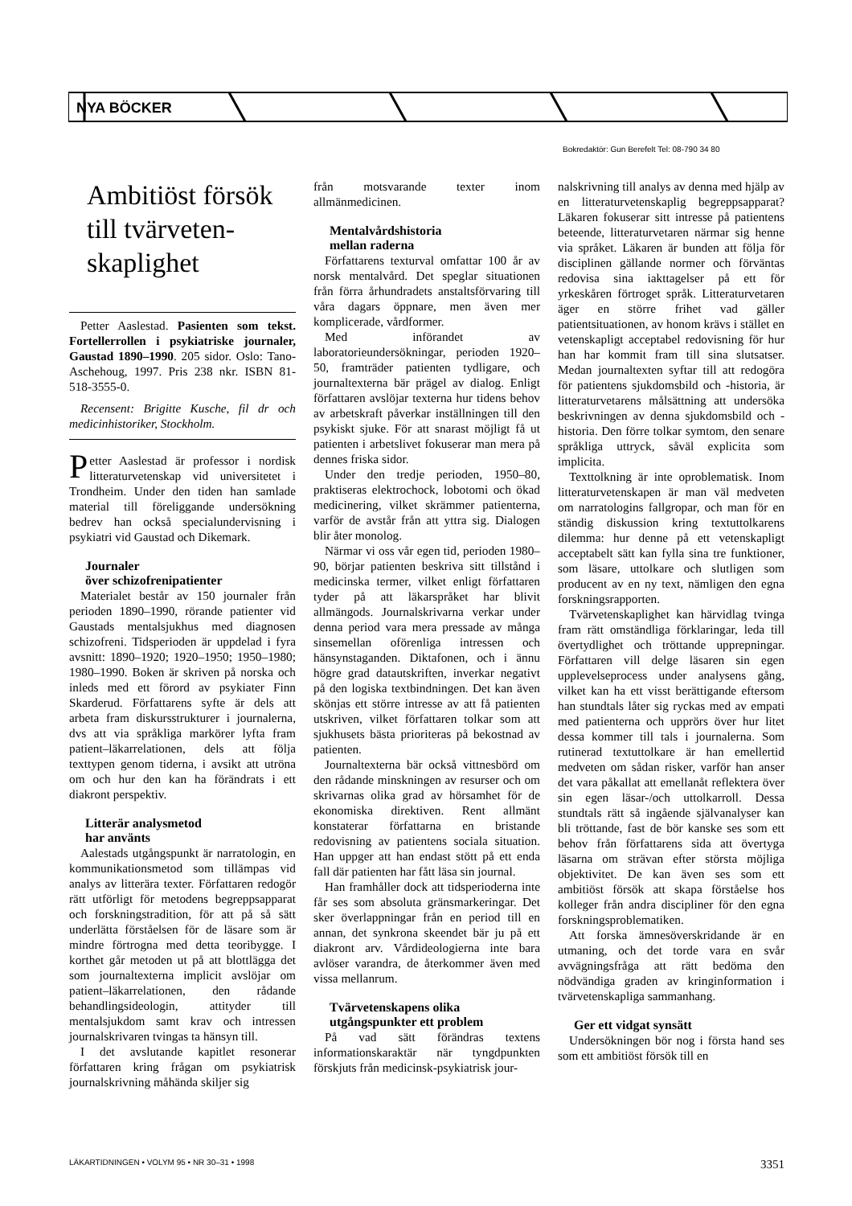NYA BÖCKER
Bokredaktör: Gun Berefelt Tel: 08-790 34 80
Ambitiöst försök till tvärveten-skaplighet
Petter Aaslestad. Pasienten som tekst. Fortellerrollen i psykiatriske journaler, Gaustad 1890–1990. 205 sidor. Oslo: Tano-Aschehoug, 1997. Pris 238 nkr. ISBN 81-518-3555-0.
Recensent: Brigitte Kusche, fil dr och medicinhistoriker, Stockholm.
Petter Aaslestad är professor i nordisk litteraturvetenskap vid universitetet i Trondheim. Under den tiden han samlade material till föreliggande undersökning bedrev han också specialundervisning i psykiatri vid Gaustad och Dikemark.
Journaler
över schizofrenipatienter
Materialet består av 150 journaler från perioden 1890–1990, rörande patienter vid Gaustads mentalsjukhus med diagnosen schizofreni. Tidsperioden är uppdelad i fyra avsnitt: 1890–1920; 1920–1950; 1950–1980; 1980–1990. Boken är skriven på norska och inleds med ett förord av psykiater Finn Skarderud. Författarens syfte är dels att arbeta fram diskursstrukturer i journalerna, dvs att via språkliga markörer lyfta fram patient–läkarrelationen, dels att följa texttypen genom tiderna, i avsikt att utröna om och hur den kan ha förändrats i ett diakront perspektiv.
Litterär analysmetod
har använts
Aalestads utgångspunkt är narratologin, en kommunikationsmetod som tillämpas vid analys av litterära texter. Författaren redogör rätt utförligt för metodens begreppsapparat och forskningstradition, för att på så sätt underlätta förståelsen för de läsare som är mindre förtrogna med detta teoribygge. I korthet går metoden ut på att blottlägga det som journaltexterna implicit avslöjar om patient–läkarrelationen, den rådande behandlingsideologin, attityder till mentalsjukdom samt krav och intressen journalskrivaren tvingas ta hänsyn till.
I det avslutande kapitlet resonerar författaren kring frågan om psykiatrisk journalskrivning måhända skiljer sig
från motsvarande texter inom allmänmedicinen.
Mentalvårdshistoria
mellan raderna
Författarens texturval omfattar 100 år av norsk mentalvård. Det speglar situationen från förra århundradets anstaltsförvaring till våra dagars öppnare, men även mer komplicerade, vårdformer.
Med införandet av laboratorieundersökningar, perioden 1920–50, framträder patienten tydligare, och journaltexterna bär prägel av dialog. Enligt författaren avslöjar texterna hur tidens behov av arbetskraft påverkar inställningen till den psykiskt sjuke. För att snarast möjligt få ut patienten i arbetslivet fokuserar man mera på dennes friska sidor.
Under den tredje perioden, 1950–80, praktiseras elektrochock, lobotomi och ökad medicinering, vilket skrämmer patienterna, varför de avstår från att yttra sig. Dialogen blir åter monolog.
Närmar vi oss vår egen tid, perioden 1980–90, börjar patienten beskriva sitt tillstånd i medicinska termer, vilket enligt författaren tyder på att läkarspråket har blivit allmängods. Journalskrivarna verkar under denna period vara mera pressade av många sinsemellan oförenliga intressen och hänsynstaganden. Diktafonen, och i ännu högre grad datautskriften, inverkar negativt på den logiska textbindningen. Det kan även skönjas ett större intresse av att få patienten utskriven, vilket författaren tolkar som att sjukhusets bästa prioriteras på bekostnad av patienten.
Journaltexterna bär också vittnesbörd om den rådande minskningen av resurser och om skrivarnas olika grad av hörsamhet för de ekonomiska direktiven. Rent allmänt konstaterar författarna en bristande redovisning av patientens sociala situation. Han uppger att han endast stött på ett enda fall där patienten har fått läsa sin journal.
Han framhåller dock att tidsperioderna inte får ses som absoluta gränsmarkeringar. Det sker överlappningar från en period till en annan, det synkrona skeendet bär ju på ett diakront arv. Vårdideologierna inte bara avlöser varandra, de återkommer även med vissa mellanrum.
Tvärvetenskapens olika
utgångspunkter ett problem
På vad sätt förändras textens informationskaraktär när tyngdpunkten förskjuts från medicinsk-psykiatrisk jour-
nalskrivning till analys av denna med hjälp av en litteraturvetenskaplig begreppsapparat? Läkaren fokuserar sitt intresse på patientens beteende, litteraturvetaren närmar sig henne via språket. Läkaren är bunden att följa för disciplinen gällande normer och förväntas redovisa sina iakttagelser på ett för yrkeskåren förtroget språk. Litteraturvetaren äger en större frihet vad gäller patientsituationen, av honom krävs i stället en vetenskapligt acceptabel redovisning för hur han har kommit fram till sina slutsatser. Medan journaltexten syftar till att redogöra för patientens sjukdomsbild och -historia, är litteraturvetarens målsättning att undersöka beskrivningen av denna sjukdomsbild och -historia. Den förre tolkar symtom, den senare språkliga uttryck, såväl explicita som implicita.
Texttolkning är inte oproblematisk. Inom litteraturvetenskapen är man väl medveten om narratologins fallgropar, och man för en ständig diskussion kring textuttolkarens dilemma: hur denne på ett vetenskapligt acceptabelt sätt kan fylla sina tre funktioner, som läsare, uttolkare och slutligen som producent av en ny text, nämligen den egna forskningsrapporten.
Tvärvetenskaplighet kan härvidlag tvinga fram rätt omständliga förklaringar, leda till övertydlighet och tröttande upprepningar. Författaren vill delge läsaren sin egen upplevelseprocess under analysens gång, vilket kan ha ett visst berättigande eftersom han stundtals låter sig ryckas med av empati med patienterna och upprörs över hur litet dessa kommer till tals i journalerna. Som rutinerad textuttolkare är han emellertid medveten om sådan risker, varför han anser det vara påkallat att emellanåt reflektera över sin egen läsar-/och uttolkarroll. Dessa stundtals rätt så ingående självanalyser kan bli tröttande, fast de bör kanske ses som ett behov från författarens sida att övertyga läsarna om strävan efter största möjliga objektivitet. De kan även ses som ett ambitiöst försök att skapa förståelse hos kolleger från andra discipliner för den egna forskningsproblematiken.
Att forska ämnesöverskridande är en utmaning, och det torde vara en svår avvägningsfråga att rätt bedöma den nödvändiga graden av kringinformation i tvärvetenskapliga sammanhang.
Ger ett vidgat synsätt
Undersökningen bör nog i första hand ses som ett ambitiöst försök till en
LÄKARTIDNINGEN • VOLYM 95 • NR 30–31 • 1998 3351